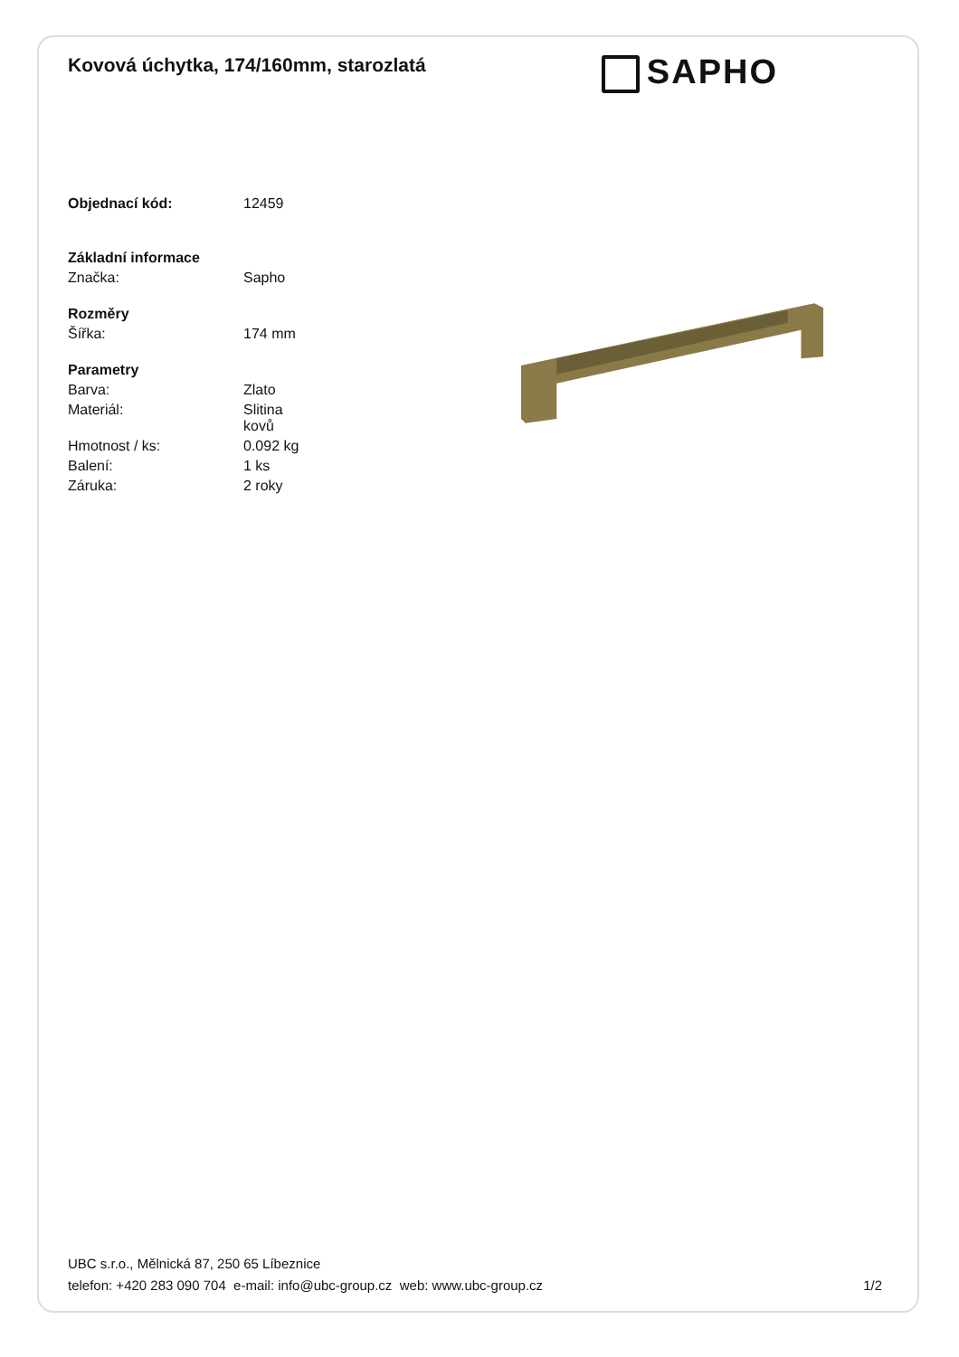Kovová úchytka, 174/160mm, starozlatá
SAPHO
| Objednací kód: | 12459 |
| Základní informace | |
| Značka: | Sapho |
| Rozměry | |
| Šířka: | 174 mm |
| Parametry | |
| Barva: | Zlato |
| Materiál: | Slitina kovů |
| Hmotnost / ks: | 0.092 kg |
| Balení: | 1 ks |
| Záruka: | 2 roky |
UBC s.r.o., Mělnická 87, 250 65 Líbeznice
telefon: +420 283 090 704 e-mail: info@ubc-group.cz web: www.ubc-group.cz
1/2